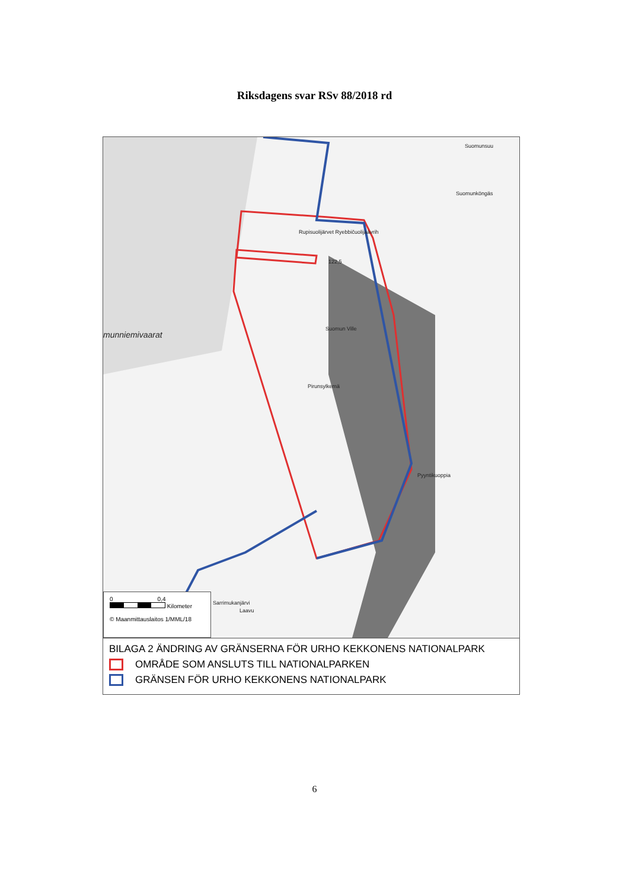Riksdagens svar RSv 88/2018 rd
Suomunsuu
Suomunköngäs
Rupisuolijärvet Ryebbičuolijáávrih
122,5
munniemivaarat
Suomun Ville
Pirunsylkemä
Pyyntikuoppia
Sarrimukanjärvi
Laavu
0 0,4
Kilometer
© Maanmittauslaitos 1/MML/18
BILAGA 2 ÄNDRING AV GRÄNSERNA FÖR URHO KEKKONENS NATIONALPARK
OMRÅDE SOM ANSLUTS TILL NATIONALPARKEN
GRÄNSEN FÖR URHO KEKKONENS NATIONALPARK
6